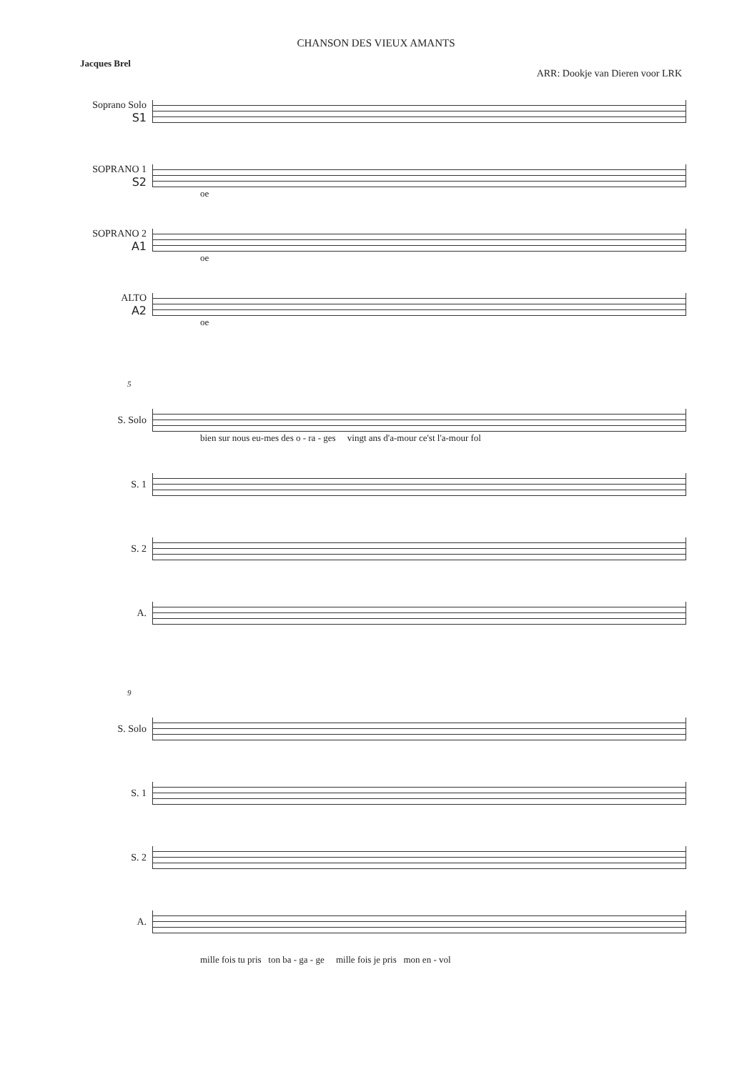CHANSON DES VIEUX AMANTS
Jacques Brel
ARR: Dookje van Dieren voor LRK
Soprano Solo
S1
SOPRANO 1
S2
oe
SOPRANO 2
A1
oe
ALTO
A2
oe
5
S. Solo
bien sur nous eu-mes des o - ra - ges vingt ans d'a-mour ce'st l'a-mour fol
S. 1
S. 2
A.
9
S. Solo
S. 1
S. 2
A.
mille fois tu pris ton ba - ga - ge mille fois je pris mon en - vol